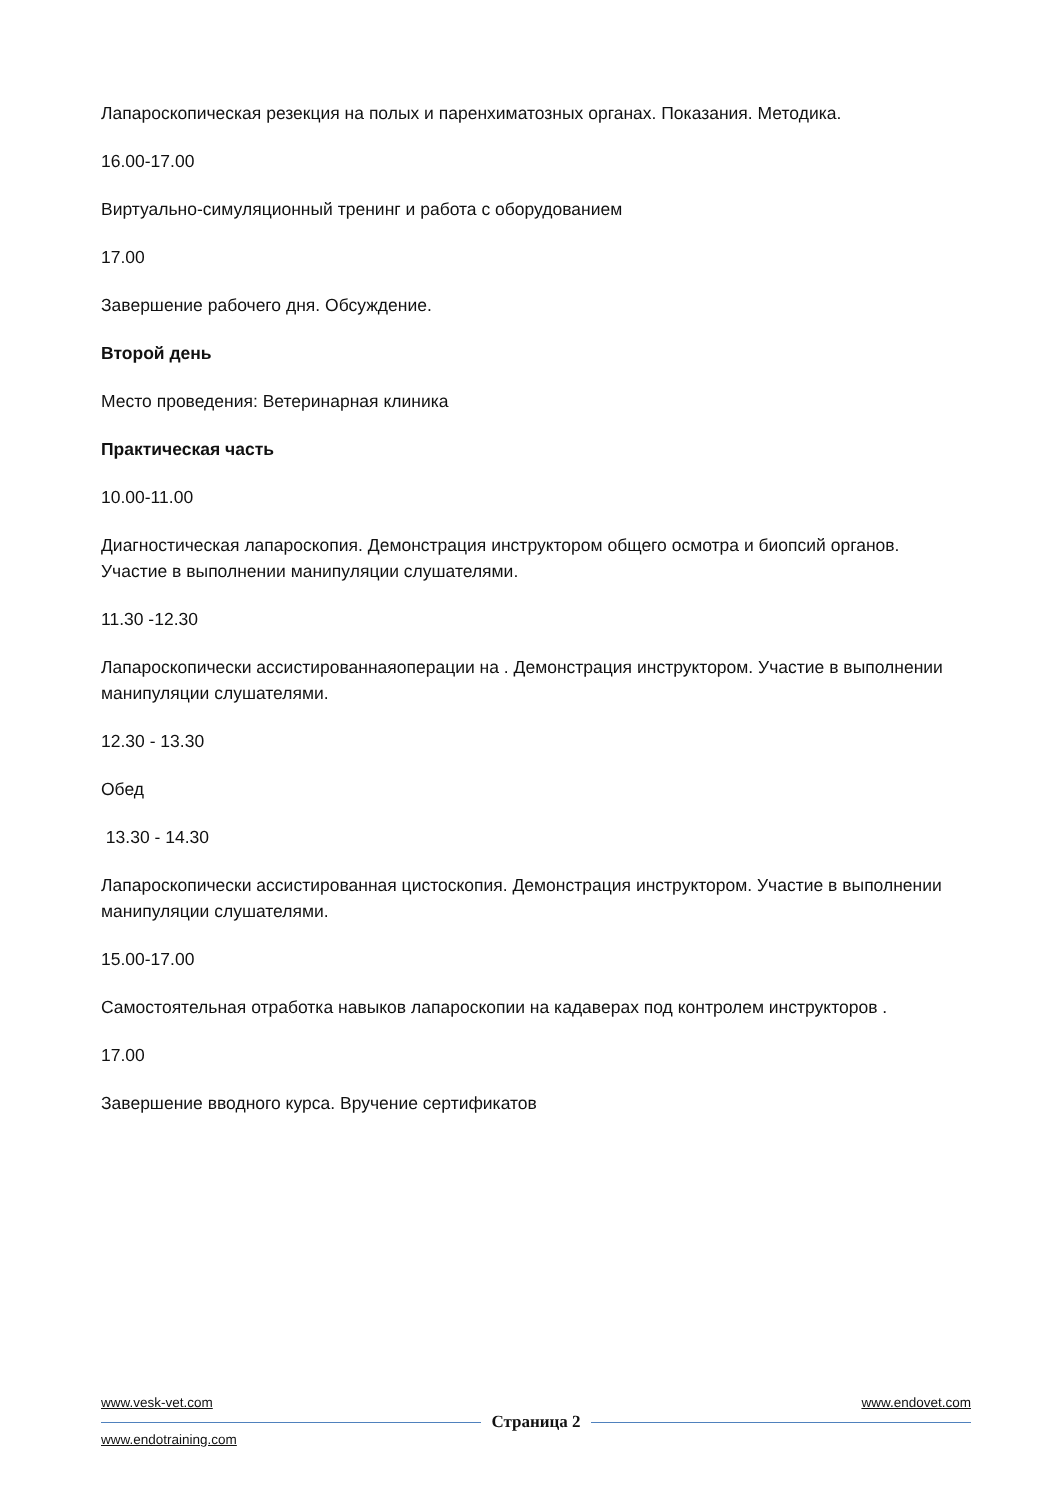Лапароскопическая резекция на полых и паренхиматозных органах. Показания. Методика.
16.00-17.00
Виртуально-симуляционный тренинг и работа с оборудованием
17.00
Завершение рабочего дня. Обсуждение.
Второй день
Место проведения: Ветеринарная клиника
Практическая часть
10.00-11.00
Диагностическая лапароскопия. Демонстрация инструктором общего осмотра и биопсий органов. Участие в выполнении манипуляции слушателями.
11.30 -12.30
Лапароскопически ассистированнаяоперации на . Демонстрация инструктором. Участие в выполнении манипуляции слушателями.
12.30 - 13.30
Обед
13.30 - 14.30
Лапароскопически ассистированная цистоскопия. Демонстрация инструктором. Участие в выполнении манипуляции слушателями.
15.00-17.00
Самостоятельная отработка навыков лапароскопии на кадаверах под контролем инструкторов .
17.00
Завершение вводного курса. Вручение сертификатов
www.vesk-vet.com www.endovet.com
Страница 2
www.endotraining.com